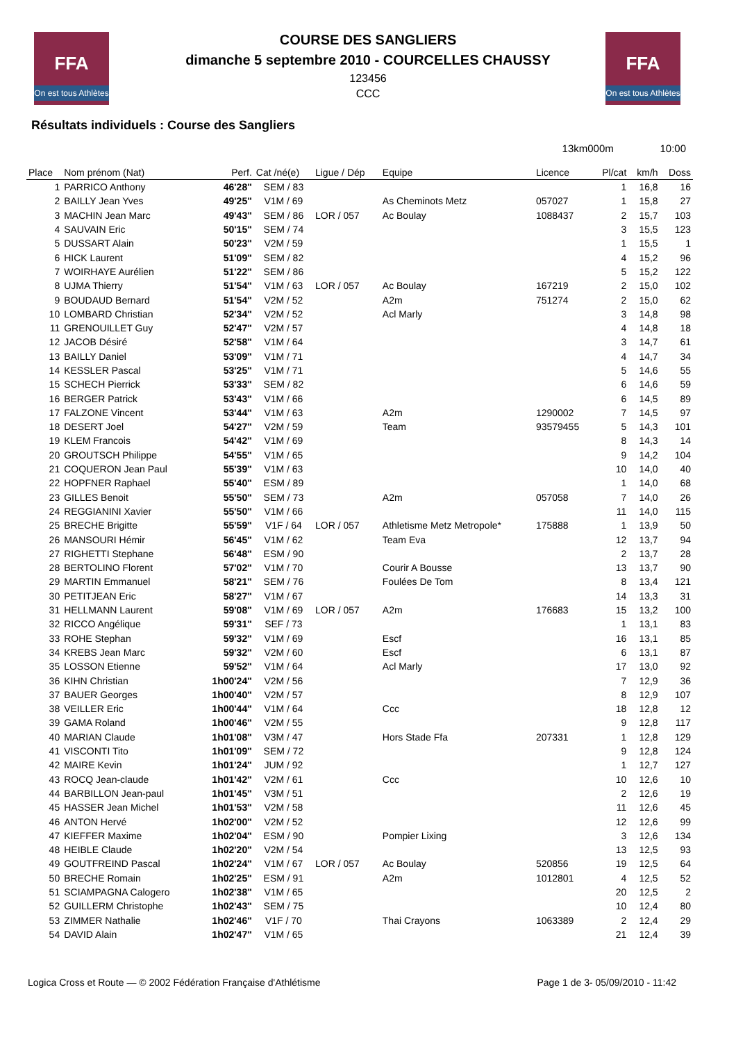FFA
On est tous Athlètes
FFA
On est tous Athlètes
COURSE DES SANGLIERS
dimanche 5 septembre 2010 - COURCELLES CHAUSSY
123456
CCC
Résultats individuels : Course des Sangliers
13km000m 10:00
| Place | Nom prénom (Nat) | Perf. | Cat /né(e) | Ligue / Dép | Equipe | Licence | Pl/cat | km/h | Doss |
| --- | --- | --- | --- | --- | --- | --- | --- | --- | --- |
| 1 | PARRICO Anthony | 46'28" | SEM / 83 | | | | 1 | 16,8 | 16 |
| 2 | BAILLY Jean Yves | 49'25" | V1M / 69 | | As Cheminots Metz | 057027 | 1 | 15,8 | 27 |
| 3 | MACHIN Jean Marc | 49'43" | SEM / 86 | LOR / 057 | Ac Boulay | 1088437 | 2 | 15,7 | 103 |
| 4 | SAUVAIN Eric | 50'15" | SEM / 74 | | | | 3 | 15,5 | 123 |
| 5 | DUSSART Alain | 50'23" | V2M / 59 | | | | 1 | 15,5 | 1 |
| 6 | HICK Laurent | 51'09" | SEM / 82 | | | | 4 | 15,2 | 96 |
| 7 | WOIRHAYE Aurélien | 51'22" | SEM / 86 | | | | 5 | 15,2 | 122 |
| 8 | UJMA Thierry | 51'54" | V1M / 63 | LOR / 057 | Ac Boulay | 167219 | 2 | 15,0 | 102 |
| 9 | BOUDAUD Bernard | 51'54" | V2M / 52 | | A2m | 751274 | 2 | 15,0 | 62 |
| 10 | LOMBARD Christian | 52'34" | V2M / 52 | | Acl Marly | | 3 | 14,8 | 98 |
| 11 | GRENOUILLET Guy | 52'47" | V2M / 57 | | | | 4 | 14,8 | 18 |
| 12 | JACOB Désiré | 52'58" | V1M / 64 | | | | 3 | 14,7 | 61 |
| 13 | BAILLY Daniel | 53'09" | V1M / 71 | | | | 4 | 14,7 | 34 |
| 14 | KESSLER Pascal | 53'25" | V1M / 71 | | | | 5 | 14,6 | 55 |
| 15 | SCHECH Pierrick | 53'33" | SEM / 82 | | | | 6 | 14,6 | 59 |
| 16 | BERGER Patrick | 53'43" | V1M / 66 | | | | 6 | 14,5 | 89 |
| 17 | FALZONE Vincent | 53'44" | V1M / 63 | | A2m | 1290002 | 7 | 14,5 | 97 |
| 18 | DESERT Joel | 54'27" | V2M / 59 | | Team | 93579455 | 5 | 14,3 | 101 |
| 19 | KLEM Francois | 54'42" | V1M / 69 | | | | 8 | 14,3 | 14 |
| 20 | GROUTSCH Philippe | 54'55" | V1M / 65 | | | | 9 | 14,2 | 104 |
| 21 | COQUERON Jean Paul | 55'39" | V1M / 63 | | | | 10 | 14,0 | 40 |
| 22 | HOPFNER Raphael | 55'40" | ESM / 89 | | | | 1 | 14,0 | 68 |
| 23 | GILLES Benoit | 55'50" | SEM / 73 | | A2m | 057058 | 7 | 14,0 | 26 |
| 24 | REGGIANINI Xavier | 55'50" | V1M / 66 | | | | 11 | 14,0 | 115 |
| 25 | BRECHE Brigitte | 55'59" | V1F / 64 | LOR / 057 | Athletisme Metz Metropole* | 175888 | 1 | 13,9 | 50 |
| 26 | MANSOURI Hémir | 56'45" | V1M / 62 | | Team Eva | | 12 | 13,7 | 94 |
| 27 | RIGHETTI Stephane | 56'48" | ESM / 90 | | | | 2 | 13,7 | 28 |
| 28 | BERTOLINO Florent | 57'02" | V1M / 70 | | Courir A Bousse | | 13 | 13,7 | 90 |
| 29 | MARTIN Emmanuel | 58'21" | SEM / 76 | | Foulées De Tom | | 8 | 13,4 | 121 |
| 30 | PETITJEAN Eric | 58'27" | V1M / 67 | | | | 14 | 13,3 | 31 |
| 31 | HELLMANN Laurent | 59'08" | V1M / 69 | LOR / 057 | A2m | 176683 | 15 | 13,2 | 100 |
| 32 | RICCO Angélique | 59'31" | SEF / 73 | | | | 1 | 13,1 | 83 |
| 33 | ROHE Stephan | 59'32" | V1M / 69 | | Escf | | 16 | 13,1 | 85 |
| 34 | KREBS Jean Marc | 59'32" | V2M / 60 | | Escf | | 6 | 13,1 | 87 |
| 35 | LOSSON Etienne | 59'52" | V1M / 64 | | Acl Marly | | 17 | 13,0 | 92 |
| 36 | KIHN Christian | 1h00'24" | V2M / 56 | | | | 7 | 12,9 | 36 |
| 37 | BAUER Georges | 1h00'40" | V2M / 57 | | | | 8 | 12,9 | 107 |
| 38 | VEILLER Eric | 1h00'44" | V1M / 64 | | Ccc | | 18 | 12,8 | 12 |
| 39 | GAMA Roland | 1h00'46" | V2M / 55 | | | | 9 | 12,8 | 117 |
| 40 | MARIAN Claude | 1h01'08" | V3M / 47 | | Hors Stade Ffa | 207331 | 1 | 12,8 | 129 |
| 41 | VISCONTI Tito | 1h01'09" | SEM / 72 | | | | 9 | 12,8 | 124 |
| 42 | MAIRE Kevin | 1h01'24" | JUM / 92 | | | | 1 | 12,7 | 127 |
| 43 | ROCQ Jean-claude | 1h01'42" | V2M / 61 | | Ccc | | 10 | 12,6 | 10 |
| 44 | BARBILLON Jean-paul | 1h01'45" | V3M / 51 | | | | 2 | 12,6 | 19 |
| 45 | HASSER Jean Michel | 1h01'53" | V2M / 58 | | | | 11 | 12,6 | 45 |
| 46 | ANTON Hervé | 1h02'00" | V2M / 52 | | | | 12 | 12,6 | 99 |
| 47 | KIEFFER Maxime | 1h02'04" | ESM / 90 | | Pompier Lixing | | 3 | 12,6 | 134 |
| 48 | HEIBLE Claude | 1h02'20" | V2M / 54 | | | | 13 | 12,5 | 93 |
| 49 | GOUTFREIND Pascal | 1h02'24" | V1M / 67 | LOR / 057 | Ac Boulay | 520856 | 19 | 12,5 | 64 |
| 50 | BRECHE Romain | 1h02'25" | ESM / 91 | | A2m | 1012801 | 4 | 12,5 | 52 |
| 51 | SCIAMPAGNA Calogero | 1h02'38" | V1M / 65 | | | | 20 | 12,5 | 2 |
| 52 | GUILLERM Christophe | 1h02'43" | SEM / 75 | | | | 10 | 12,4 | 80 |
| 53 | ZIMMER Nathalie | 1h02'46" | V1F / 70 | | Thai Crayons | 1063389 | 2 | 12,4 | 29 |
| 54 | DAVID Alain | 1h02'47" | V1M / 65 | | | | 21 | 12,4 | 39 |
Logica Cross et Route — © 2002 Fédération Française d'Athlétisme Page 1 de 3- 05/09/2010 - 11:42